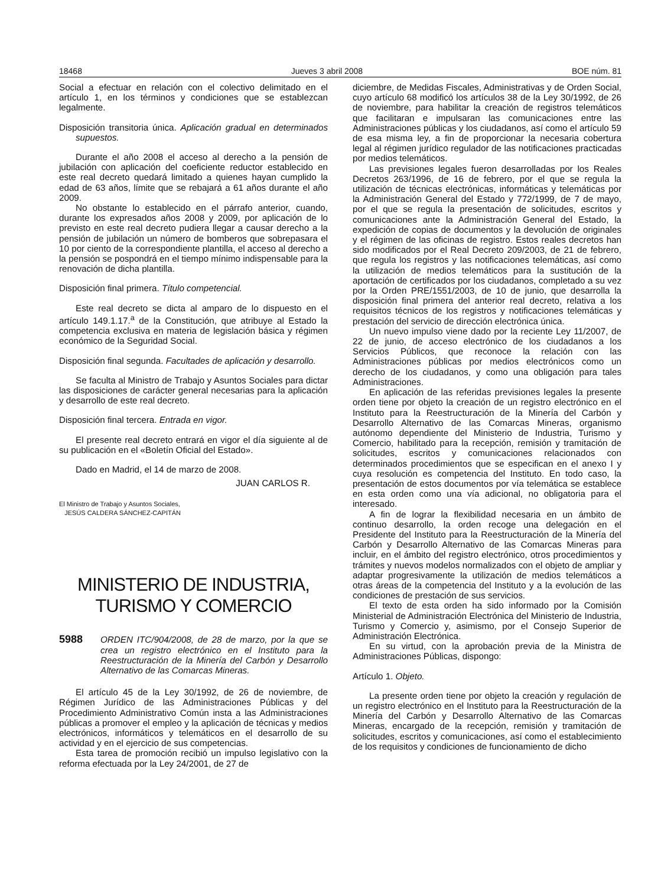18468 Jueves 3 abril 2008 BOE núm. 81
Social a efectuar en relación con el colectivo delimitado en el artículo 1, en los términos y condiciones que se establezcan legalmente.
Disposición transitoria única. Aplicación gradual en determinados supuestos.
Durante el año 2008 el acceso al derecho a la pensión de jubilación con aplicación del coeficiente reductor establecido en este real decreto quedará limitado a quienes hayan cumplido la edad de 63 años, límite que se rebajará a 61 años durante el año 2009.
No obstante lo establecido en el párrafo anterior, cuando, durante los expresados años 2008 y 2009, por aplicación de lo previsto en este real decreto pudiera llegar a causar derecho a la pensión de jubilación un número de bomberos que sobrepasara el 10 por ciento de la correspondiente plantilla, el acceso al derecho a la pensión se pospondrá en el tiempo mínimo indispensable para la renovación de dicha plantilla.
Disposición final primera. Título competencial.
Este real decreto se dicta al amparo de lo dispuesto en el artículo 149.1.17.<sup>a</sup> de la Constitución, que atribuye al Estado la competencia exclusiva en materia de legislación básica y régimen económico de la Seguridad Social.
Disposición final segunda. Facultades de aplicación y desarrollo.
Se faculta al Ministro de Trabajo y Asuntos Sociales para dictar las disposiciones de carácter general necesarias para la aplicación y desarrollo de este real decreto.
Disposición final tercera. Entrada en vigor.
El presente real decreto entrará en vigor el día siguiente al de su publicación en el «Boletín Oficial del Estado».
Dado en Madrid, el 14 de marzo de 2008.
JUAN CARLOS R.
El Ministro de Trabajo y Asuntos Sociales,
JESÚS CALDERA SÁNCHEZ-CAPITÁN
MINISTERIO DE INDUSTRIA,
TURISMO Y COMERCIO
5988 ORDEN ITC/904/2008, de 28 de marzo, por la que se crea un registro electrónico en el Instituto para la Reestructuración de la Minería del Carbón y Desarrollo Alternativo de las Comarcas Mineras.
El artículo 45 de la Ley 30/1992, de 26 de noviembre, de Régimen Jurídico de las Administraciones Públicas y del Procedimiento Administrativo Común insta a las Administraciones públicas a promover el empleo y la aplicación de técnicas y medios electrónicos, informáticos y telemáticos en el desarrollo de su actividad y en el ejercicio de sus competencias.
Esta tarea de promoción recibió un impulso legislativo con la reforma efectuada por la Ley 24/2001, de 27 de
diciembre, de Medidas Fiscales, Administrativas y de Orden Social, cuyo artículo 68 modificó los artículos 38 de la Ley 30/1992, de 26 de noviembre, para habilitar la creación de registros telemáticos que facilitaran e impulsaran las comunicaciones entre las Administraciones públicas y los ciudadanos, así como el artículo 59 de esa misma ley, a fin de proporcionar la necesaria cobertura legal al régimen jurídico regulador de las notificaciones practicadas por medios telemáticos.
Las previsiones legales fueron desarrolladas por los Reales Decretos 263/1996, de 16 de febrero, por el que se regula la utilización de técnicas electrónicas, informáticas y telemáticas por la Administración General del Estado y 772/1999, de 7 de mayo, por el que se regula la presentación de solicitudes, escritos y comunicaciones ante la Administración General del Estado, la expedición de copias de documentos y la devolución de originales y el régimen de las oficinas de registro. Estos reales decretos han sido modificados por el Real Decreto 209/2003, de 21 de febrero, que regula los registros y las notificaciones telemáticas, así como la utilización de medios telemáticos para la sustitución de la aportación de certificados por los ciudadanos, completado a su vez por la Orden PRE/1551/2003, de 10 de junio, que desarrolla la disposición final primera del anterior real decreto, relativa a los requisitos técnicos de los registros y notificaciones telemáticas y prestación del servicio de dirección electrónica única.
Un nuevo impulso viene dado por la reciente Ley 11/2007, de 22 de junio, de acceso electrónico de los ciudadanos a los Servicios Públicos, que reconoce la relación con las Administraciones públicas por medios electrónicos como un derecho de los ciudadanos, y como una obligación para tales Administraciones.
En aplicación de las referidas previsiones legales la presente orden tiene por objeto la creación de un registro electrónico en el Instituto para la Reestructuración de la Minería del Carbón y Desarrollo Alternativo de las Comarcas Mineras, organismo autónomo dependiente del Ministerio de Industria, Turismo y Comercio, habilitado para la recepción, remisión y tramitación de solicitudes, escritos y comunicaciones relacionados con determinados procedimientos que se especifican en el anexo I y cuya resolución es competencia del Instituto. En todo caso, la presentación de estos documentos por vía telemática se establece en esta orden como una vía adicional, no obligatoria para el interesado.
A fin de lograr la flexibilidad necesaria en un ámbito de continuo desarrollo, la orden recoge una delegación en el Presidente del Instituto para la Reestructuración de la Minería del Carbón y Desarrollo Alternativo de las Comarcas Mineras para incluir, en el ámbito del registro electrónico, otros procedimientos y trámites y nuevos modelos normalizados con el objeto de ampliar y adaptar progresivamente la utilización de medios telemáticos a otras áreas de la competencia del Instituto y a la evolución de las condiciones de prestación de sus servicios.
El texto de esta orden ha sido informado por la Comisión Ministerial de Administración Electrónica del Ministerio de Industria, Turismo y Comercio y, asimismo, por el Consejo Superior de Administración Electrónica.
En su virtud, con la aprobación previa de la Ministra de Administraciones Públicas, dispongo:
Artículo 1. Objeto.
La presente orden tiene por objeto la creación y regulación de un registro electrónico en el Instituto para la Reestructuración de la Minería del Carbón y Desarrollo Alternativo de las Comarcas Mineras, encargado de la recepción, remisión y tramitación de solicitudes, escritos y comunicaciones, así como el establecimiento de los requisitos y condiciones de funcionamiento de dicho